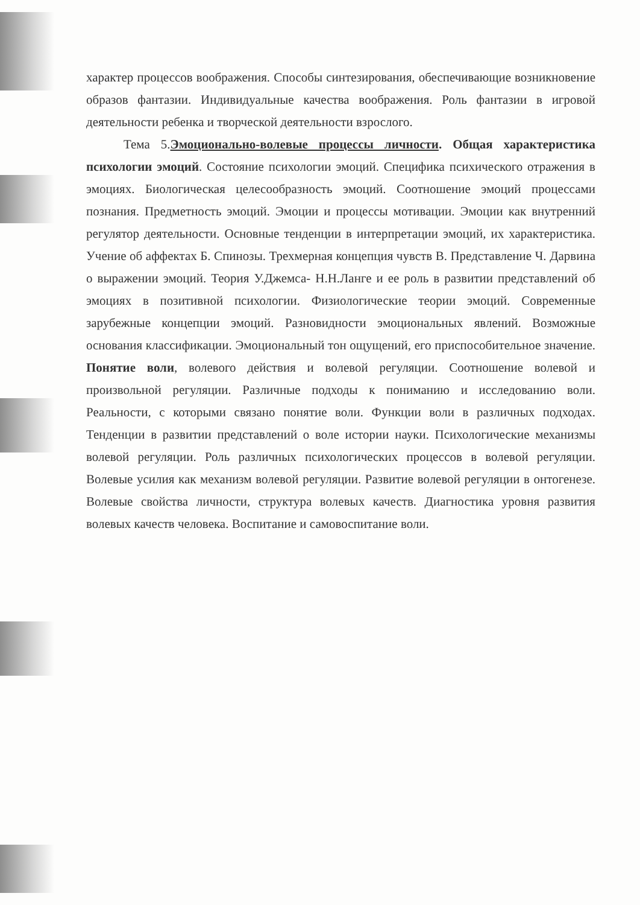характер процессов воображения. Способы синтезирования, обеспечивающие возникновение образов фантазии. Индивидуальные качества воображения. Роль фантазии в игровой деятельности ребенка и творческой деятельности взрослого.
Тема 5.Эмоционально-волевые процессы личности. Общая характеристика психологии эмоций. Состояние психологии эмоций. Специфика психического отражения в эмоциях. Биологическая целесообразность эмоций. Соотношение эмоций процессами познания. Предметность эмоций. Эмоции и процессы мотивации. Эмоции как внутренний регулятор деятельности. Основные тенденции в интерпретации эмоций, их характеристика. Учение об аффектах Б. Спинозы. Трехмерная концепция чувств В. Представление Ч. Дарвина о выражении эмоций. Теория У.Джемса- Н.Н.Ланге и ее роль в развитии представлений об эмоциях в позитивной психологии. Физиологические теории эмоций. Современные зарубежные концепции эмоций. Разновидности эмоциональных явлений. Возможные основания классификации. Эмоциональный тон ощущений, его приспособительное значение. Понятие воли, волевого действия и волевой регуляции. Соотношение волевой и произвольной регуляции. Различные подходы к пониманию и исследованию воли. Реальности, с которыми связано понятие воли. Функции воли в различных подходах. Тенденции в развитии представлений о воле истории науки. Психологические механизмы волевой регуляции. Роль различных психологических процессов в волевой регуляции. Волевые усилия как механизм волевой регуляции. Развитие волевой регуляции в онтогенезе. Волевые свойства личности, структура волевых качеств. Диагностика уровня развития волевых качеств человека. Воспитание и самовоспитание воли.